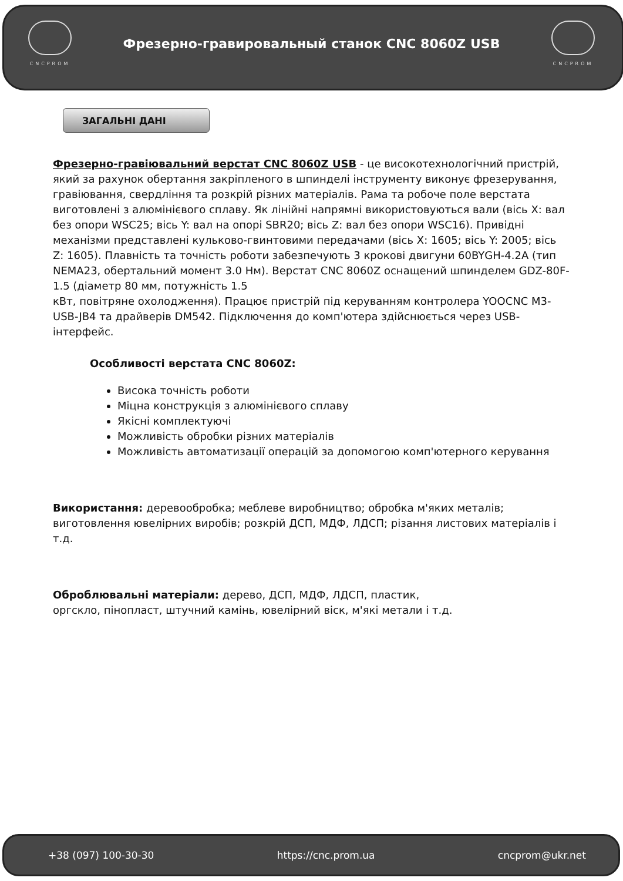CNCPROM
Фрезерно-гравировальный станок CNC 8060Z USB
CNCPROM
ЗАГАЛЬНІ ДАНІ
Фрезерно-гравіювальний верстат CNC 8060Z USB - це високотехнологічний пристрій, який за рахунок обертання закріпленого в шпинделі інструменту виконує фрезерування, гравіювання, свердління та розкрій різних матеріалів. Рама та робоче поле верстата виготовлені з алюмінієвого сплаву. Як лінійні напрямні використовуються вали (вісь X: вал без опори WSC25; вісь Y: вал на опорі SBR20; вісь Z: вал без опори WSC16). Привідні механізми представлені кульково-гвинтовими передачами (вісь X: 1605; вісь Y: 2005; вісь Z: 1605). Плавність та точність роботи забезпечують 3 крокові двигуни 60BYGH-4.2A (тип NEMA23, обертальний момент 3.0 Нм). Верстат CNC 8060Z оснащений шпинделем GDZ-80F-1.5 (діаметр 80 мм, потужність 1.5
кВт, повітряне охолодження). Працює пристрій під керуванням контролера YOOCNC M3-USB-JB4 та драйверів DM542. Підключення до комп'ютера здійснюється через USB-інтерфейс.
Особливості верстата CNC 8060Z:
Висока точність роботи
Міцна конструкція з алюмінієвого сплаву
Якісні комплектуючі
Можливість обробки різних матеріалів
Можливість автоматизації операцій за допомогою комп'ютерного керування
Використання: деревообробка; меблеве виробництво; обробка м'яких металів; виготовлення ювелірних виробів; розкрій ДСП, МДФ, ЛДСП; різання листових матеріалів і т.д.
Оброблювальні матеріали: дерево, ДСП, МДФ, ЛДСП, пластик,
оргскло, пінопласт, штучний камінь, ювелірний віск, м'які метали і т.д.
+38 (097) 100-30-30 https://cnc.prom.ua cncprom@ukr.net